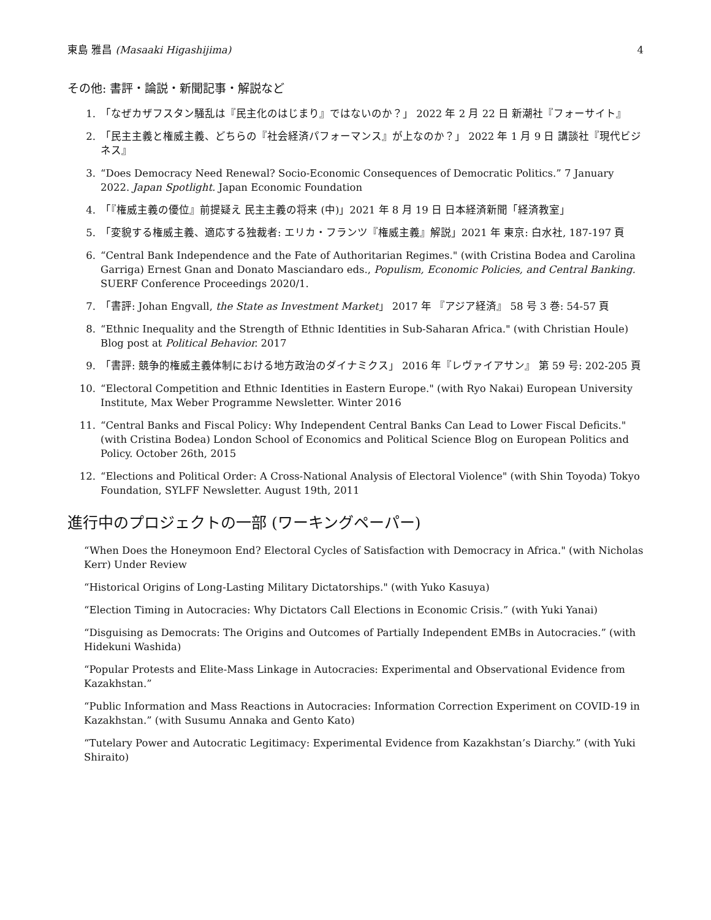東島 雅昌 (Masaaki Higashijima) 4
その他: 書評・論説・新聞記事・解説など
1. 「なぜカザフスタン騒乱は『民主化のはじまり』ではないのか？」 2022 年 2 月 22 日 新潮社『フォーサイト』
2. 「民主主義と権威主義、どちらの『社会経済パフォーマンス』が上なのか？」 2022 年 1 月 9 日 講談社『現代ビジネス』
3. “Does Democracy Need Renewal? Socio-Economic Consequences of Democratic Politics.” 7 January 2022. Japan Spotlight. Japan Economic Foundation
4. 「『権威主義の優位』前提疑え 民主主義の将来 (中)」2021 年 8 月 19 日 日本経済新聞「経済教室」
5. 「変貌する権威主義、適応する独裁者: エリカ・フランツ『権威主義』解説」2021 年 東京: 白水社, 187-197 頁
6. “Central Bank Independence and the Fate of Authoritarian Regimes." (with Cristina Bodea and Carolina Garriga) Ernest Gnan and Donato Masciandaro eds., Populism, Economic Policies, and Central Banking. SUERF Conference Proceedings 2020/1.
7. 「書評: Johan Engvall, the State as Investment Market」 2017 年 『アジア経済』 58 号 3 巻: 54-57 頁
8. “Ethnic Inequality and the Strength of Ethnic Identities in Sub-Saharan Africa." (with Christian Houle) Blog post at Political Behavior. 2017
9. 「書評: 競争的権威主義体制における地方政治のダイナミクス」 2016 年『レヴァイアサン』 第 59 号: 202-205 頁
10. “Electoral Competition and Ethnic Identities in Eastern Europe." (with Ryo Nakai) European University Institute, Max Weber Programme Newsletter. Winter 2016
11. “Central Banks and Fiscal Policy: Why Independent Central Banks Can Lead to Lower Fiscal Deficits." (with Cristina Bodea) London School of Economics and Political Science Blog on European Politics and Policy. October 26th, 2015
12. “Elections and Political Order: A Cross-National Analysis of Electoral Violence" (with Shin Toyoda) Tokyo Foundation, SYLFF Newsletter. August 19th, 2011
進行中のプロジェクトの一部 (ワーキングペーパー)
“When Does the Honeymoon End? Electoral Cycles of Satisfaction with Democracy in Africa." (with Nicholas Kerr) Under Review
“Historical Origins of Long-Lasting Military Dictatorships." (with Yuko Kasuya)
“Election Timing in Autocracies: Why Dictators Call Elections in Economic Crisis.” (with Yuki Yanai)
“Disguising as Democrats: The Origins and Outcomes of Partially Independent EMBs in Autocracies.” (with Hidekuni Washida)
“Popular Protests and Elite-Mass Linkage in Autocracies: Experimental and Observational Evidence from Kazakhstan.”
“Public Information and Mass Reactions in Autocracies: Information Correction Experiment on COVID-19 in Kazakhstan.” (with Susumu Annaka and Gento Kato)
“Tutelary Power and Autocratic Legitimacy: Experimental Evidence from Kazakhstan’s Diarchy.” (with Yuki Shiraito)